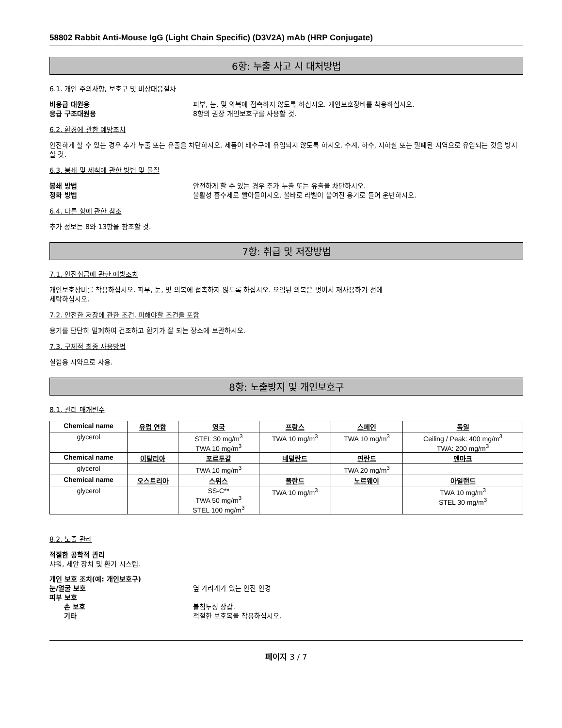58802 Rabbit Anti-Mouse IgG (Light Chain Specific) (D3V2A) mAb (HRP Conjugate)
6항: 누출 사고 시 대처방법
6.1. 개인 주의사항, 보호구 및 비상대응절차
비응급 대원용 피부, 눈, 및 의복에 접촉하지 않도록 하십시오. 개인보호장비를 착용하십시오.
응급 구조대원용 8항의 권장 개인보호구를 사용할 것.
6.2. 환경에 관한 예방조치
안전하게 할 수 있는 경우 추가 누출 또는 유출을 차단하시오. 제품이 배수구에 유입되지 않도록 하시오. 수계, 하수, 지하실 또는 밀폐된 지역으로 유입되는 것을 방지할 것.
6.3. 봉쇄 및 세척에 관한 방법 및 물질
봉쇄 방법 안전하게 할 수 있는 경우 추가 누출 또는 유출을 차단하시오.
정화 방법 불활성 흡수제로 빨아들이시오. 올바로 라벨이 붙여진 용기로 들어 운반하시오.
6.4. 다른 항에 관한 참조
추가 정보는 8와 13항을 참조할 것.
7항: 취급 및 저장방법
7.1. 안전취급에 관한 예방조치
개인보호장비를 착용하십시오. 피부, 눈, 및 의복에 접촉하지 않도록 하십시오. 오염된 의복은 벗어서 재사용하기 전에
세탁하십시오.
7.2. 안전한 저장에 관한 조건, 피해야할 조건을 포함
용기를 단단히 밀폐하여 건조하고 환기가 잘 되는 장소에 보관하시오.
7.3. 구체적 최종 사용방법
실험용 시약으로 사용.
8항: 노출방지 및 개인보호구
8.1. 관리 매개변수
| Chemical name | 유럽 연합 | 영국 | 프랑스 | 스페인 | 독일 |
| --- | --- | --- | --- | --- | --- |
| glycerol | | STEL 30 mg/m<sup>3</sup> TWA 10 mg/m<sup>3</sup> | TWA 10 mg/m<sup>3</sup> | TWA 10 mg/m<sup>3</sup> | Ceiling / Peak: 400 mg/m<sup>3</sup> TWA: 200 mg/m<sup>3</sup> |
| Chemical name | 이탈리아 | 포르투갈 | 네덜란드 | 핀란드 | 덴마크 |
| glycerol | | TWA 10 mg/m<sup>3</sup> | | TWA 20 mg/m<sup>3</sup> | |
| Chemical name | 오스트리아 | 스위스 | 폴란드 | 노르웨이 | 아일랜드 |
| glycerol | | SS-C** TWA 50 mg/m<sup>3</sup> STEL 100 mg/m<sup>3</sup> | TWA 10 mg/m<sup>3</sup> | | TWA 10 mg/m<sup>3</sup> STEL 30 mg/m<sup>3</sup> |
8.2. 노출 관리
적절한 공학적 관리
샤워, 세안 장치 및 환기 시스템.
개인 보호 조치(예: 개인보호구)
눈/얼굴 보호 옆 가리개가 있는 안전 안경
피부 보호
손 보호 불침투성 장갑.
기타 적절한 보호복을 착용하십시오.
페이지 3 / 7